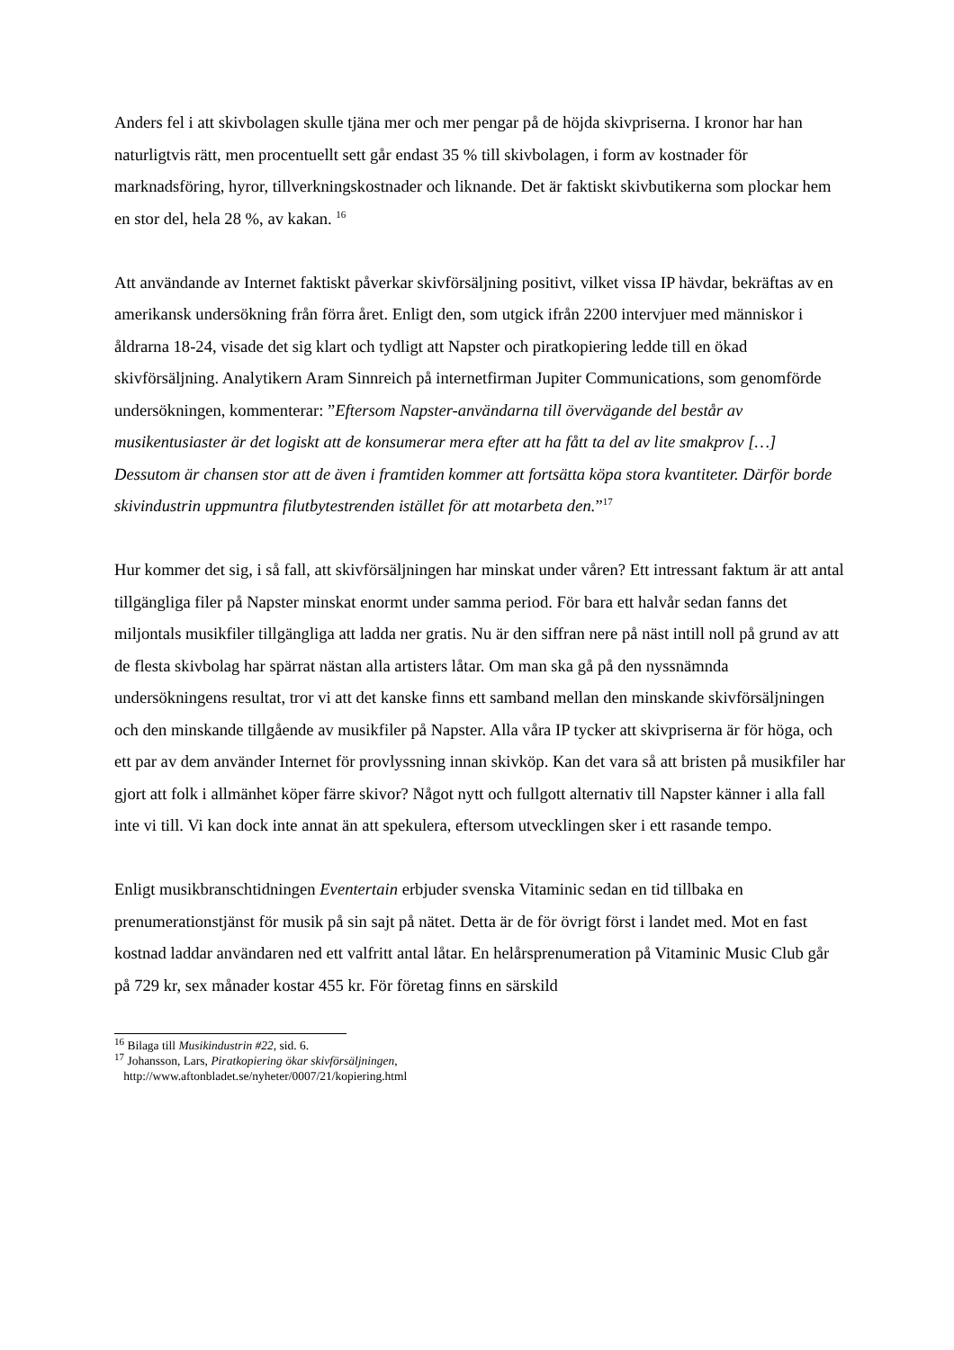Anders fel i att skivbolagen skulle tjäna mer och mer pengar på de höjda skivpriserna. I kronor har han naturligtvis rätt, men procentuellt sett går endast 35 % till skivbolagen, i form av kostnader för marknadsföring, hyror, tillverkningskostnader och liknande. Det är faktiskt skivbutikerna som plockar hem en stor del, hela 28 %, av kakan. <sup>16</sup>
Att användande av Internet faktiskt påverkar skivförsäljning positivt, vilket vissa IP hävdar, bekräftas av en amerikansk undersökning från förra året. Enligt den, som utgick ifrån 2200 intervjuer med människor i åldrarna 18-24, visade det sig klart och tydligt att Napster och piratkopiering ledde till en ökad skivförsäljning. Analytikern Aram Sinnreich på internetfirman Jupiter Communications, som genomförde undersökningen, kommenterar: ”Eftersom Napster-användarna till övervägande del består av musikentusiaster är det logiskt att de konsumerar mera efter att ha fått ta del av lite smakprov […] Dessutom är chansen stor att de även i framtiden kommer att fortsätta köpa stora kvantiteter. Därför borde skivindustrin uppmuntra filutbytestrenden istället för att motarbeta den.”<sup>17</sup>
Hur kommer det sig, i så fall, att skivförsäljningen har minskat under våren? Ett intressant faktum är att antal tillgängliga filer på Napster minskat enormt under samma period. För bara ett halvår sedan fanns det miljontals musikfiler tillgängliga att ladda ner gratis. Nu är den siffran nere på näst intill noll på grund av att de flesta skivbolag har spärrat nästan alla artisters låtar. Om man ska gå på den nyssnämnda undersökningens resultat, tror vi att det kanske finns ett samband mellan den minskande skivförsäljningen och den minskande tillgående av musikfiler på Napster. Alla våra IP tycker att skivpriserna är för höga, och ett par av dem använder Internet för provlyssning innan skivköp. Kan det vara så att bristen på musikfiler har gjort att folk i allmänhet köper färre skivor? Något nytt och fullgott alternativ till Napster känner i alla fall inte vi till. Vi kan dock inte annat än att spekulera, eftersom utvecklingen sker i ett rasande tempo.
Enligt musikbranschtidningen Eventertain erbjuder svenska Vitaminic sedan en tid tillbaka en prenumerationstjänst för musik på sin sajt på nätet. Detta är de för övrigt först i landet med. Mot en fast kostnad laddar användaren ned ett valfritt antal låtar. En helårsprenumeration på Vitaminic Music Club går på 729 kr, sex månader kostar 455 kr. För företag finns en särskild
<sup>16</sup> Bilaga till Musikindustrin #22, sid. 6.
<sup>17</sup> Johansson, Lars, Piratkopiering ökar skivförsäljningen,
http://www.aftonbladet.se/nyheter/0007/21/kopiering.html